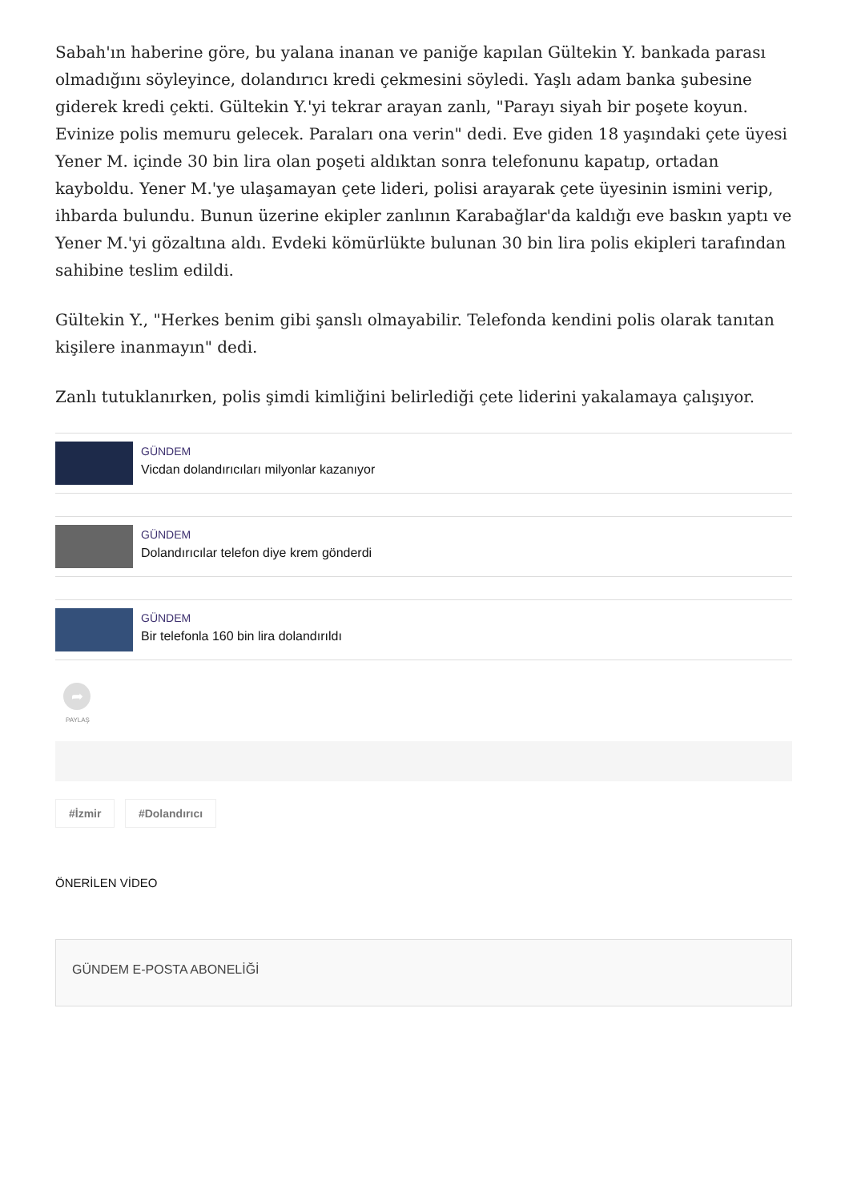Sabah'ın haberine göre, bu yalana inanan ve paniğe kapılan Gültekin Y. bankada parası olmadığını söyleyince, dolandırıcı kredi çekmesini söyledi. Yaşlı adam banka şubesine giderek kredi çekti. Gültekin Y.'yi tekrar arayan zanlı, "Parayı siyah bir poşete koyun. Evinize polis memuru gelecek. Paraları ona verin" dedi. Eve giden 18 yaşındaki çete üyesi Yener M. içinde 30 bin lira olan poşeti aldıktan sonra telefonunu kapatıp, ortadan kayboldu. Yener M.'ye ulaşamayan çete lideri, polisi arayarak çete üyesinin ismini verip, ihbarda bulundu. Bunun üzerine ekipler zanlının Karabağlar'da kaldığı eve baskın yaptı ve Yener M.'yi gözaltına aldı. Evdeki kömürlükte bulunan 30 bin lira polis ekipleri tarafından sahibine teslim edildi.
Gültekin Y., "Herkes benim gibi şanslı olmayabilir. Telefonda kendini polis olarak tanıtan kişilere inanmayın" dedi.
Zanlı tutuklanırken, polis şimdi kimliğini belirlediği çete liderini yakalamaya çalışıyor.
GÜNDEM
Vicdan dolandırıcıları milyonlar kazanıyor
GÜNDEM
Dolandırıcılar telefon diye krem gönderdi
GÜNDEM
Bir telefonla 160 bin lira dolandırıldı
➦
PAYLAŞ
#İzmir #Dolandırıcı
ÖNERİLEN VİDEO
GÜNDEM E-POSTA ABONELİĞİ